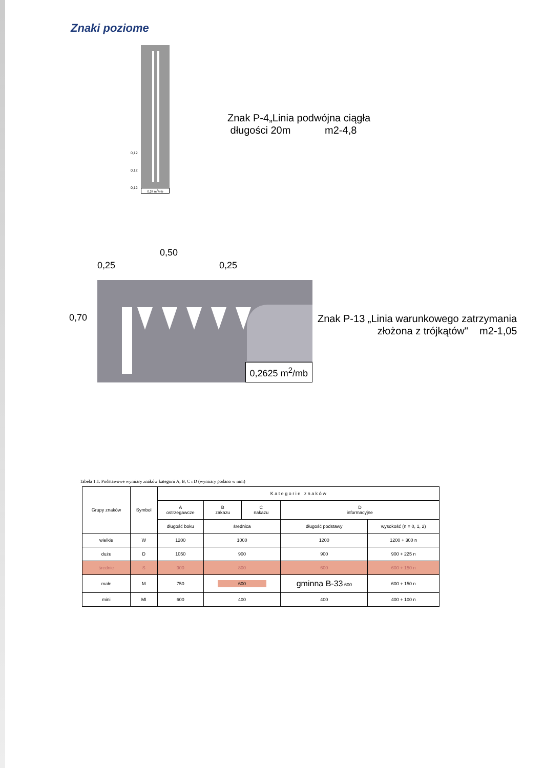Znaki poziome
0,24 m<sup>2</sup>/mb
0,12
0,12
0,12
Znak P-4„Linia podwójna ciągła
długości 20m m2-4,8
0,25
0,50
0,25
0,70
0,2625 m<sup>2</sup>/mb
Znak P-13 „Linia warunkowego zatrzymania
złożona z trójkątów" m2-1,05
Tabela 1.1. Podstawowe wymiary znaków kategorii A, B, C i D (wymiary podano w mm)
| Grupy znaków | Symbol | K a t e g o r i e z n a k ó w | | | | |
| --- | --- | --- | --- | --- | --- | --- |
| | | A ostrzegawcze | B zakazu | C nakazu | D informacyjne | |
| | | długość boku | średnica | | długość podstawy | wysokość (n = 0, 1, 2) |
| wielkie | W | 1200 | 1000 | | 1200 | 1200 + 300 n |
| duże | D | 1050 | 900 | | 900 | 900 + 225 n |
| średnie | S | 900 | 800 | | 600 | 600 + 150 n |
| małe | M | 750 | 600 | | gminna B-33 600 | 600 + 150 n |
| mini | MI | 600 | 400 | | 400 | 400 + 100 n |